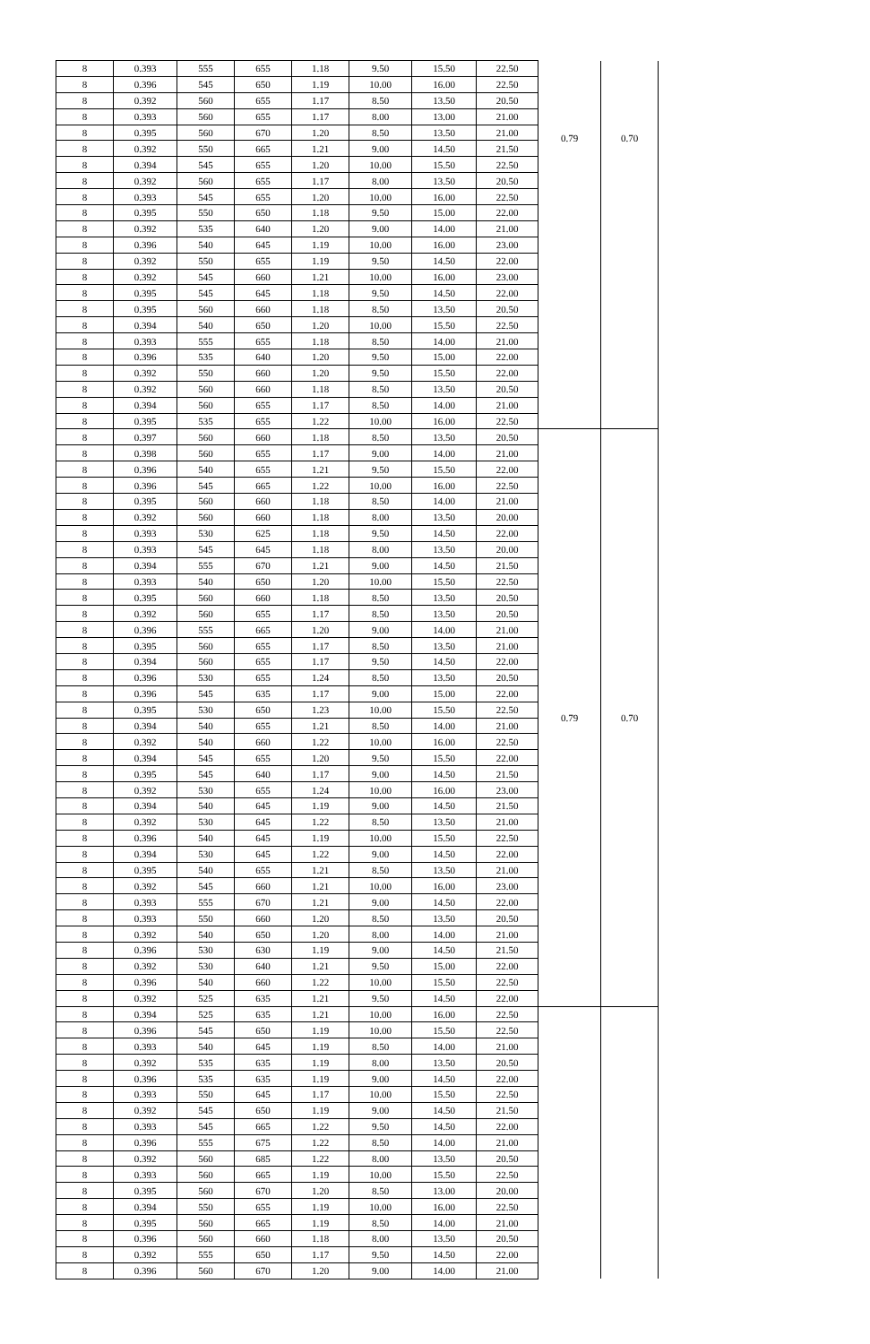| 8 | 0.393 | 555 | 655 | 1.18 | 9.50 | 15.50 | 22.50 | 0.79 | 0.70 |
| 8 | 0.396 | 545 | 650 | 1.19 | 10.00 | 16.00 | 22.50 | | |
| 8 | 0.392 | 560 | 655 | 1.17 | 8.50 | 13.50 | 20.50 | | |
| 8 | 0.393 | 560 | 655 | 1.17 | 8.00 | 13.00 | 21.00 | | |
| 8 | 0.395 | 560 | 670 | 1.20 | 8.50 | 13.50 | 21.00 | | |
| 8 | 0.392 | 550 | 665 | 1.21 | 9.00 | 14.50 | 21.50 | | |
| 8 | 0.394 | 545 | 655 | 1.20 | 10.00 | 15.50 | 22.50 | | |
| 8 | 0.392 | 560 | 655 | 1.17 | 8.00 | 13.50 | 20.50 | | |
| 8 | 0.393 | 545 | 655 | 1.20 | 10.00 | 16.00 | 22.50 | | |
| 8 | 0.395 | 550 | 650 | 1.18 | 9.50 | 15.00 | 22.00 | | |
| 8 | 0.392 | 535 | 640 | 1.20 | 9.00 | 14.00 | 21.00 | | |
| 8 | 0.396 | 540 | 645 | 1.19 | 10.00 | 16.00 | 23.00 | | |
| 8 | 0.392 | 550 | 655 | 1.19 | 9.50 | 14.50 | 22.00 | | |
| 8 | 0.392 | 545 | 660 | 1.21 | 10.00 | 16.00 | 23.00 | | |
| 8 | 0.395 | 545 | 645 | 1.18 | 9.50 | 14.50 | 22.00 | | |
| 8 | 0.395 | 560 | 660 | 1.18 | 8.50 | 13.50 | 20.50 | | |
| 8 | 0.394 | 540 | 650 | 1.20 | 10.00 | 15.50 | 22.50 | | |
| 8 | 0.393 | 555 | 655 | 1.18 | 8.50 | 14.00 | 21.00 | | |
| 8 | 0.396 | 535 | 640 | 1.20 | 9.50 | 15.00 | 22.00 | | |
| 8 | 0.392 | 550 | 660 | 1.20 | 9.50 | 15.50 | 22.00 | | |
| 8 | 0.392 | 560 | 660 | 1.18 | 8.50 | 13.50 | 20.50 | | |
| 8 | 0.394 | 560 | 655 | 1.17 | 8.50 | 14.00 | 21.00 | | |
| 8 | 0.395 | 535 | 655 | 1.22 | 10.00 | 16.00 | 22.50 | | |
| 8 | 0.397 | 560 | 660 | 1.18 | 8.50 | 13.50 | 20.50 | 0.79 | 0.70 |
| 8 | 0.398 | 560 | 655 | 1.17 | 9.00 | 14.00 | 21.00 | | |
| 8 | 0.396 | 540 | 655 | 1.21 | 9.50 | 15.50 | 22.00 | | |
| 8 | 0.396 | 545 | 665 | 1.22 | 10.00 | 16.00 | 22.50 | | |
| 8 | 0.395 | 560 | 660 | 1.18 | 8.50 | 14.00 | 21.00 | | |
| 8 | 0.392 | 560 | 660 | 1.18 | 8.00 | 13.50 | 20.00 | | |
| 8 | 0.393 | 530 | 625 | 1.18 | 9.50 | 14.50 | 22.00 | | |
| 8 | 0.393 | 545 | 645 | 1.18 | 8.00 | 13.50 | 20.00 | | |
| 8 | 0.394 | 555 | 670 | 1.21 | 9.00 | 14.50 | 21.50 | | |
| 8 | 0.393 | 540 | 650 | 1.20 | 10.00 | 15.50 | 22.50 | | |
| 8 | 0.395 | 560 | 660 | 1.18 | 8.50 | 13.50 | 20.50 | | |
| 8 | 0.392 | 560 | 655 | 1.17 | 8.50 | 13.50 | 20.50 | | |
| 8 | 0.396 | 555 | 665 | 1.20 | 9.00 | 14.00 | 21.00 | | |
| 8 | 0.395 | 560 | 655 | 1.17 | 8.50 | 13.50 | 21.00 | | |
| 8 | 0.394 | 560 | 655 | 1.17 | 9.50 | 14.50 | 22.00 | | |
| 8 | 0.396 | 530 | 655 | 1.24 | 8.50 | 13.50 | 20.50 | | |
| 8 | 0.396 | 545 | 635 | 1.17 | 9.00 | 15.00 | 22.00 | | |
| 8 | 0.395 | 530 | 650 | 1.23 | 10.00 | 15.50 | 22.50 | | |
| 8 | 0.394 | 540 | 655 | 1.21 | 8.50 | 14.00 | 21.00 | | |
| 8 | 0.392 | 540 | 660 | 1.22 | 10.00 | 16.00 | 22.50 | | |
| 8 | 0.394 | 545 | 655 | 1.20 | 9.50 | 15.50 | 22.00 | | |
| 8 | 0.395 | 545 | 640 | 1.17 | 9.00 | 14.50 | 21.50 | | |
| 8 | 0.392 | 530 | 655 | 1.24 | 10.00 | 16.00 | 23.00 | | |
| 8 | 0.394 | 540 | 645 | 1.19 | 9.00 | 14.50 | 21.50 | | |
| 8 | 0.392 | 530 | 645 | 1.22 | 8.50 | 13.50 | 21.00 | | |
| 8 | 0.396 | 540 | 645 | 1.19 | 10.00 | 15.50 | 22.50 | | |
| 8 | 0.394 | 530 | 645 | 1.22 | 9.00 | 14.50 | 22.00 | | |
| 8 | 0.395 | 540 | 655 | 1.21 | 8.50 | 13.50 | 21.00 | | |
| 8 | 0.392 | 545 | 660 | 1.21 | 10.00 | 16.00 | 23.00 | | |
| 8 | 0.393 | 555 | 670 | 1.21 | 9.00 | 14.50 | 22.00 | | |
| 8 | 0.393 | 550 | 660 | 1.20 | 8.50 | 13.50 | 20.50 | | |
| 8 | 0.392 | 540 | 650 | 1.20 | 8.00 | 14.00 | 21.00 | | |
| 8 | 0.396 | 530 | 630 | 1.19 | 9.00 | 14.50 | 21.50 | | |
| 8 | 0.392 | 530 | 640 | 1.21 | 9.50 | 15.00 | 22.00 | | |
| 8 | 0.396 | 540 | 660 | 1.22 | 10.00 | 15.50 | 22.50 | | |
| 8 | 0.392 | 525 | 635 | 1.21 | 9.50 | 14.50 | 22.00 | | |
| 8 | 0.394 | 525 | 635 | 1.21 | 10.00 | 16.00 | 22.50 | | |
| 8 | 0.396 | 545 | 650 | 1.19 | 10.00 | 15.50 | 22.50 | | |
| 8 | 0.393 | 540 | 645 | 1.19 | 8.50 | 14.00 | 21.00 | | |
| 8 | 0.392 | 535 | 635 | 1.19 | 8.00 | 13.50 | 20.50 | | |
| 8 | 0.396 | 535 | 635 | 1.19 | 9.00 | 14.50 | 22.00 | | |
| 8 | 0.393 | 550 | 645 | 1.17 | 10.00 | 15.50 | 22.50 | | |
| 8 | 0.392 | 545 | 650 | 1.19 | 9.00 | 14.50 | 21.50 | | |
| 8 | 0.393 | 545 | 665 | 1.22 | 9.50 | 14.50 | 22.00 | | |
| 8 | 0.396 | 555 | 675 | 1.22 | 8.50 | 14.00 | 21.00 | | |
| 8 | 0.392 | 560 | 685 | 1.22 | 8.00 | 13.50 | 20.50 | | |
| 8 | 0.393 | 560 | 665 | 1.19 | 10.00 | 15.50 | 22.50 | | |
| 8 | 0.395 | 560 | 670 | 1.20 | 8.50 | 13.00 | 20.00 | | |
| 8 | 0.394 | 550 | 655 | 1.19 | 10.00 | 16.00 | 22.50 | | |
| 8 | 0.395 | 560 | 665 | 1.19 | 8.50 | 14.00 | 21.00 | | |
| 8 | 0.396 | 560 | 660 | 1.18 | 8.00 | 13.50 | 20.50 | | |
| 8 | 0.392 | 555 | 650 | 1.17 | 9.50 | 14.50 | 22.00 | | |
| 8 | 0.396 | 560 | 670 | 1.20 | 9.00 | 14.00 | 21.00 | | |